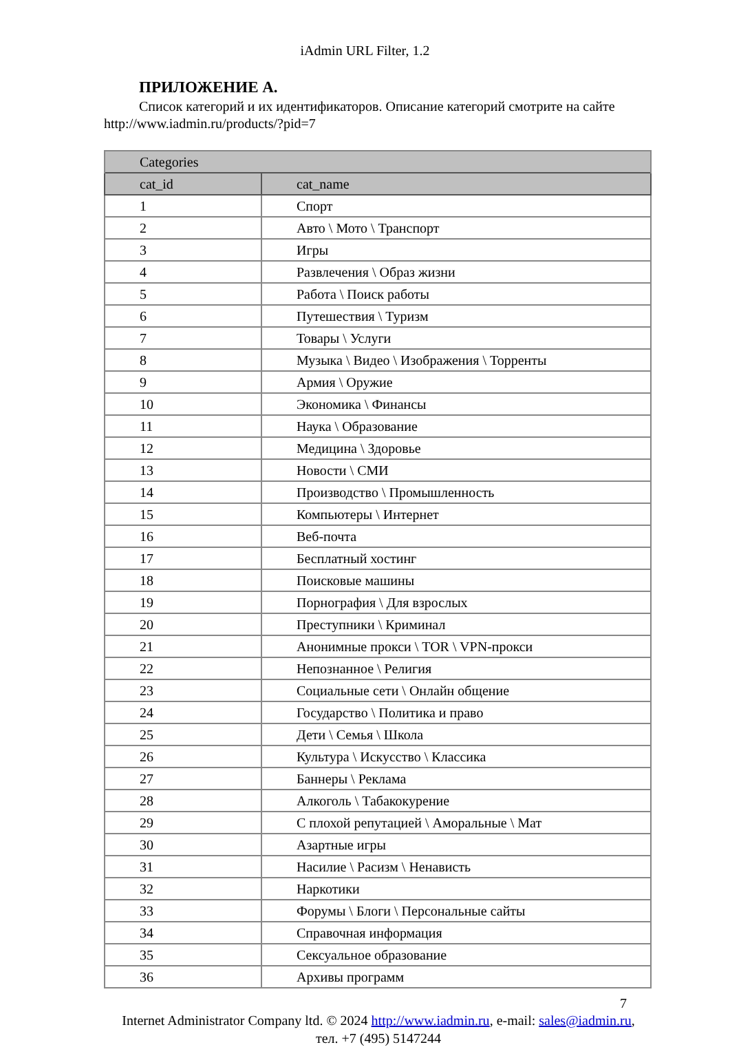iAdmin URL Filter, 1.2
ПРИЛОЖЕНИЕ А.
Список категорий и их идентификаторов. Описание категорий смотрите на сайте http://www.iadmin.ru/products/?pid=7
| Categories | |
| --- | --- |
| cat_id | cat_name |
| 1 | Спорт |
| 2 | Авто \ Мото \ Транспорт |
| 3 | Игры |
| 4 | Развлечения \ Образ жизни |
| 5 | Работа \ Поиск работы |
| 6 | Путешествия \ Туризм |
| 7 | Товары \ Услуги |
| 8 | Музыка \ Видео \ Изображения \ Торренты |
| 9 | Армия \ Оружие |
| 10 | Экономика \ Финансы |
| 11 | Наука \ Образование |
| 12 | Медицина \ Здоровье |
| 13 | Новости \ СМИ |
| 14 | Производство \ Промышленность |
| 15 | Компьютеры \ Интернет |
| 16 | Веб-почта |
| 17 | Бесплатный хостинг |
| 18 | Поисковые машины |
| 19 | Порнография \ Для взрослых |
| 20 | Преступники \ Криминал |
| 21 | Анонимные прокси \ TOR \ VPN-прокси |
| 22 | Непознанное \ Религия |
| 23 | Социальные сети \ Онлайн общение |
| 24 | Государство \ Политика и право |
| 25 | Дети \ Семья \ Школа |
| 26 | Культура \ Искусство \ Классика |
| 27 | Баннеры \ Реклама |
| 28 | Алкоголь \ Табакокурение |
| 29 | С плохой репутацией \ Аморальные \ Мат |
| 30 | Азартные игры |
| 31 | Насилие \ Расизм \ Ненависть |
| 32 | Наркотики |
| 33 | Форумы \ Блоги \ Персональные сайты |
| 34 | Справочная информация |
| 35 | Сексуальное образование |
| 36 | Архивы программ |
7
Internet Administrator Company ltd. © 2024 http://www.iadmin.ru, e-mail: sales@iadmin.ru,
тел. +7 (495) 5147244